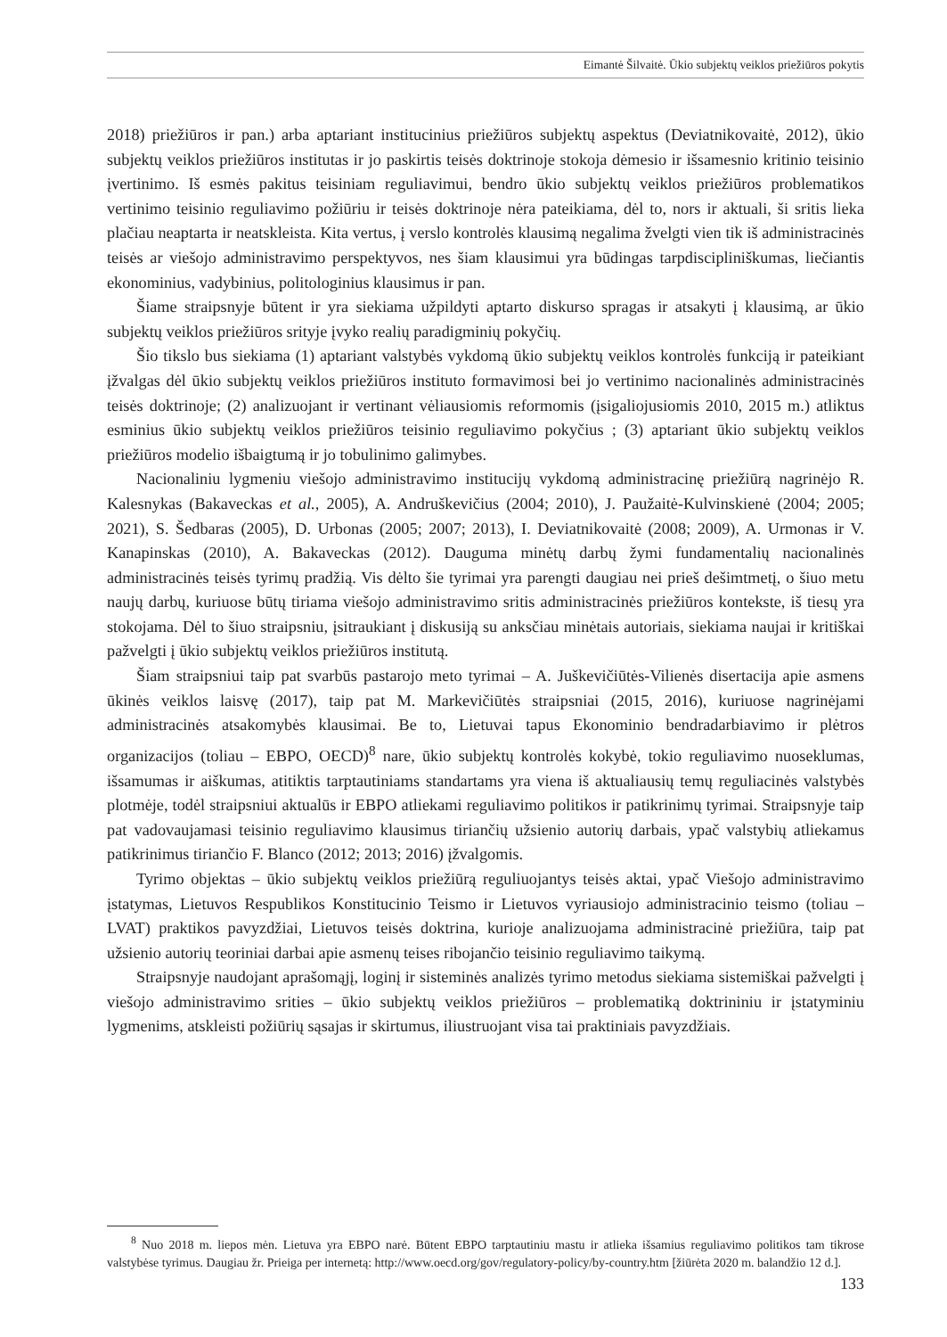Eimantė Šilvaitė. Ūkio subjektų veiklos priežiūros pokytis
2018) priežiūros ir pan.) arba aptariant institucinius priežiūros subjektų aspektus (Deviatnikovaitė, 2012), ūkio subjektų veiklos priežiūros institutas ir jo paskirtis teisės doktrinoje stokoja dėmesio ir išsamesnio kritinio teisinio įvertinimo. Iš esmės pakitus teisiniam reguliavimui, bendro ūkio subjektų veiklos priežiūros problematikos vertinimo teisinio reguliavimo požiūriu ir teisės doktrinoje nėra pateikiama, dėl to, nors ir aktuali, ši sritis lieka plačiau neaptarta ir neatskleista. Kita vertus, į verslo kontrolės klausimą negalima žvelgti vien tik iš administracinės teisės ar viešojo administravimo perspektyvos, nes šiam klausimui yra būdingas tarpdiscipliniškumas, liečiantis ekonominius, vadybinius, politologinius klausimus ir pan.
Šiame straipsnyje būtent ir yra siekiama užpildyti aptarto diskurso spragas ir atsakyti į klausimą, ar ūkio subjektų veiklos priežiūros srityje įvyko realių paradigminių pokyčių.
Šio tikslo bus siekiama (1) aptariant valstybės vykdomą ūkio subjektų veiklos kontrolės funkciją ir pateikiant įžvalgas dėl ūkio subjektų veiklos priežiūros instituto formavimosi bei jo vertinimo nacionalinės administracinės teisės doktrinoje; (2) analizuojant ir vertinant vėliausiomis reformomis (įsigaliojusiomis 2010, 2015 m.) atliktus esminius ūkio subjektų veiklos priežiūros teisinio reguliavimo pokyčius ; (3) aptariant ūkio subjektų veiklos priežiūros modelio išbaigtumą ir jo tobulinimo galimybes.
Nacionaliniu lygmeniu viešojo administravimo institucijų vykdomą administracinę priežiūrą nagrinėjo R. Kalesnykas (Bakaveckas et al., 2005), A. Andruškevičius (2004; 2010), J. Paužaitė-Kulvinskienė (2004; 2005; 2021), S. Šedbaras (2005), D. Urbonas (2005; 2007; 2013), I. Deviatnikovaitė (2008; 2009), A. Urmonas ir V. Kanapinskas (2010), A. Bakaveckas (2012). Dauguma minėtų darbų žymi fundamentalių nacionalinės administracinės teisės tyrimų pradžią. Vis dėlto šie tyrimai yra parengti daugiau nei prieš dešimtmetį, o šiuo metu naujų darbų, kuriuose būtų tiriama viešojo administravimo sritis administracinės priežiūros kontekste, iš tiesų yra stokojama. Dėl to šiuo straipsniu, įsitraukiant į diskusiją su anksčiau minėtais autoriais, siekiama naujai ir kritiškai pažvelgti į ūkio subjektų veiklos priežiūros institutą.
Šiam straipsniui taip pat svarbūs pastarojo meto tyrimai – A. Juškevičiūtės-Vilienės disertacija apie asmens ūkinės veiklos laisvę (2017), taip pat M. Markevičiūtės straipsniai (2015, 2016), kuriuose nagrinėjami administracinės atsakomybės klausimai. Be to, Lietuvai tapus Ekonominio bendradarbiavimo ir plėtros organizacijos (toliau – EBPO, OECD)<sup>8</sup> nare, ūkio subjektų kontrolės kokybė, tokio reguliavimo nuoseklumas, išsamumas ir aiškumas, atitiktis tarptautiniams standartams yra viena iš aktualiausių temų reguliacinės valstybės plotmėje, todėl straipsniui aktualūs ir EBPO atliekami reguliavimo politikos ir patikrinimų tyrimai. Straipsnyje taip pat vadovaujamasi teisinio reguliavimo klausimus tiriančių užsienio autorių darbais, ypač valstybių atliekamus patikrinimus tiriančio F. Blanco (2012; 2013; 2016) įžvalgomis.
Tyrimo objektas – ūkio subjektų veiklos priežiūrą reguliuojantys teisės aktai, ypač Viešojo administravimo įstatymas, Lietuvos Respublikos Konstitucinio Teismo ir Lietuvos vyriausiojo administracinio teismo (toliau – LVAT) praktikos pavyzdžiai, Lietuvos teisės doktrina, kurioje analizuojama administracinė priežiūra, taip pat užsienio autorių teoriniai darbai apie asmenų teises ribojančio teisinio reguliavimo taikymą.
Straipsnyje naudojant aprašomąjį, loginį ir sisteminės analizės tyrimo metodus siekiama sistemiškai pažvelgti į viešojo administravimo srities – ūkio subjektų veiklos priežiūros – problematiką doktrininiu ir įstatyminiu lygmenims, atskleisti požiūrių sąsajas ir skirtumus, iliustruojant visa tai praktiniais pavyzdžiais.
<sup>8</sup> Nuo 2018 m. liepos mėn. Lietuva yra EBPO narė. Būtent EBPO tarptautiniu mastu ir atlieka išsamius reguliavimo politikos tam tikrose valstybėse tyrimus. Daugiau žr. Prieiga per internetą: http://www.oecd.org/gov/regulatory-policy/by-country.htm [žiūrėta 2020 m. balandžio 12 d.].
133